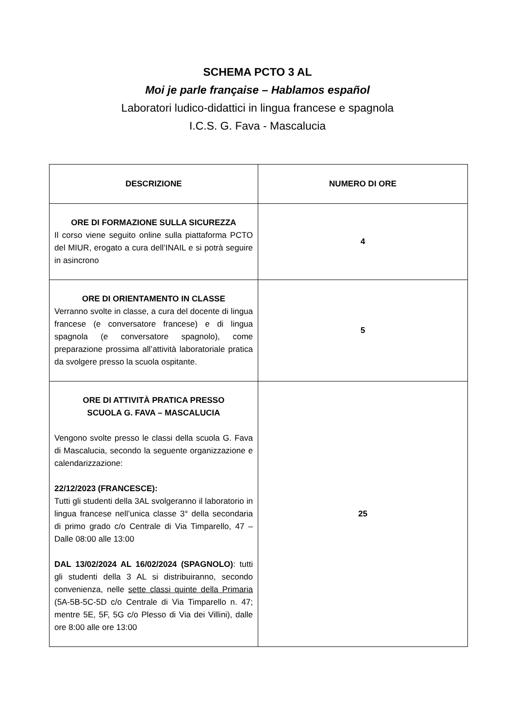SCHEMA PCTO 3 AL
Moi je parle française – Hablamos español
Laboratori ludico-didattici in lingua francese e spagnola
I.C.S. G. Fava - Mascalucia
| DESCRIZIONE | NUMERO DI ORE |
| --- | --- |
| ORE DI FORMAZIONE SULLA SICUREZZA Il corso viene seguito online sulla piattaforma PCTO del MIUR, erogato a cura dell’INAIL e si potrà seguire in asincrono | 4 |
| ORE DI ORIENTAMENTO IN CLASSE Verranno svolte in classe, a cura del docente di lingua francese (e conversatore francese) e di lingua spagnola (e conversatore spagnolo), come preparazione prossima all’attività laboratoriale pratica da svolgere presso la scuola ospitante. | 5 |
| ORE DI ATTIVITÀ PRATICA PRESSO SCUOLA G. FAVA – MASCALUCIA Vengono svolte presso le classi della scuola G. Fava di Mascalucia, secondo la seguente organizzazione e calendarizzazione: 22/12/2023 (FRANCESCE): Tutti gli studenti della 3AL svolgeranno il laboratorio in lingua francese nell’unica classe 3° della secondaria di primo grado c/o Centrale di Via Timparello, 47 – Dalle 08:00 alle 13:00 DAL 13/02/2024 AL 16/02/2024 (SPAGNOLO) : tutti gli studenti della 3 AL si distribuiranno, secondo convenienza, nelle sette classi quinte della Primaria (5A-5B-5C-5D c/o Centrale di Via Timparello n. 47; mentre 5E, 5F, 5G c/o Plesso di Via dei Villini), dalle ore 8:00 alle ore 13:00 | 25 |